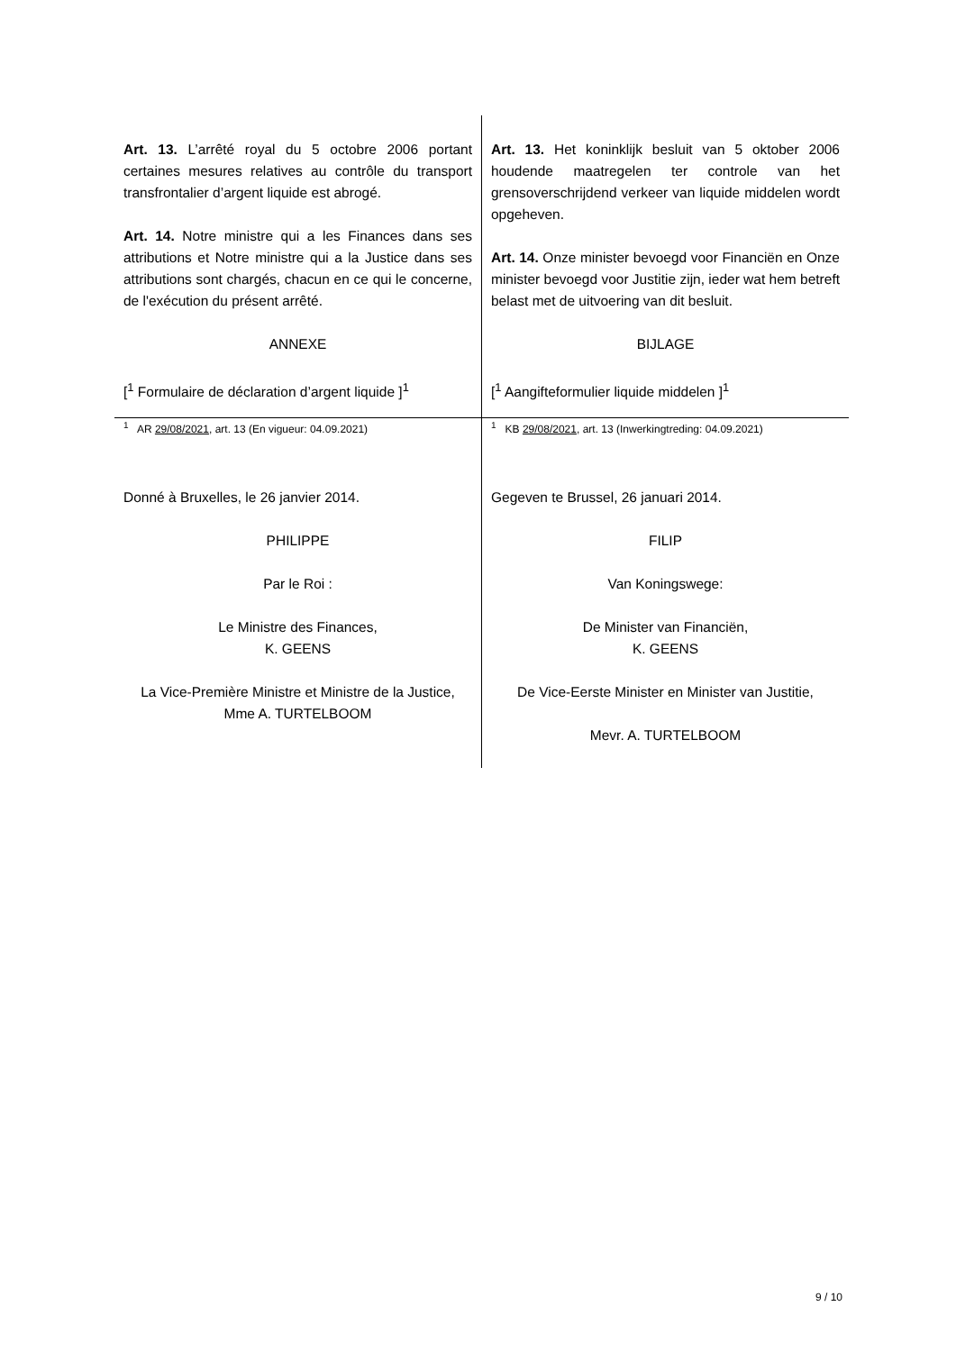Art. 13. L’arrêté royal du 5 octobre 2006 portant certaines mesures relatives au contrôle du transport transfrontalier d’argent liquide est abrogé.
Art. 14. Notre ministre qui a les Finances dans ses attributions et Notre ministre qui a la Justice dans ses attributions sont chargés, chacun en ce qui le concerne, de l'exécution du présent arrêté.
ANNEXE
[<sup>1</sup> Formulaire de déclaration d’argent liquide ]<sup>1</sup>
Art. 13. Het koninklijk besluit van 5 oktober 2006 houdende maatregelen ter controle van het grensoverschrijdend verkeer van liquide middelen wordt opgeheven.
Art. 14. Onze minister bevoegd voor Financiën en Onze minister bevoegd voor Justitie zijn, ieder wat hem betreft belast met de uitvoering van dit besluit.
BIJLAGE
[<sup>1</sup> Aangifteformulier liquide middelen ]<sup>1</sup>
<sup>1</sup> AR 29/08/2021, art. 13 (En vigueur: 04.09.2021)
Donné à Bruxelles, le 26 janvier 2014.
PHILIPPE
Par le Roi :
Le Ministre des Finances,
K. GEENS
La Vice-Première Ministre et Ministre de la Justice,
Mme A. TURTELBOOM
<sup>1</sup> KB 29/08/2021, art. 13 (Inwerkingtreding: 04.09.2021)
Gegeven te Brussel, 26 januari 2014.
FILIP
Van Koningswege:
De Minister van Financiën,
K. GEENS
De Vice-Eerste Minister en Minister van Justitie,
Mevr. A. TURTELBOOM
9 / 10